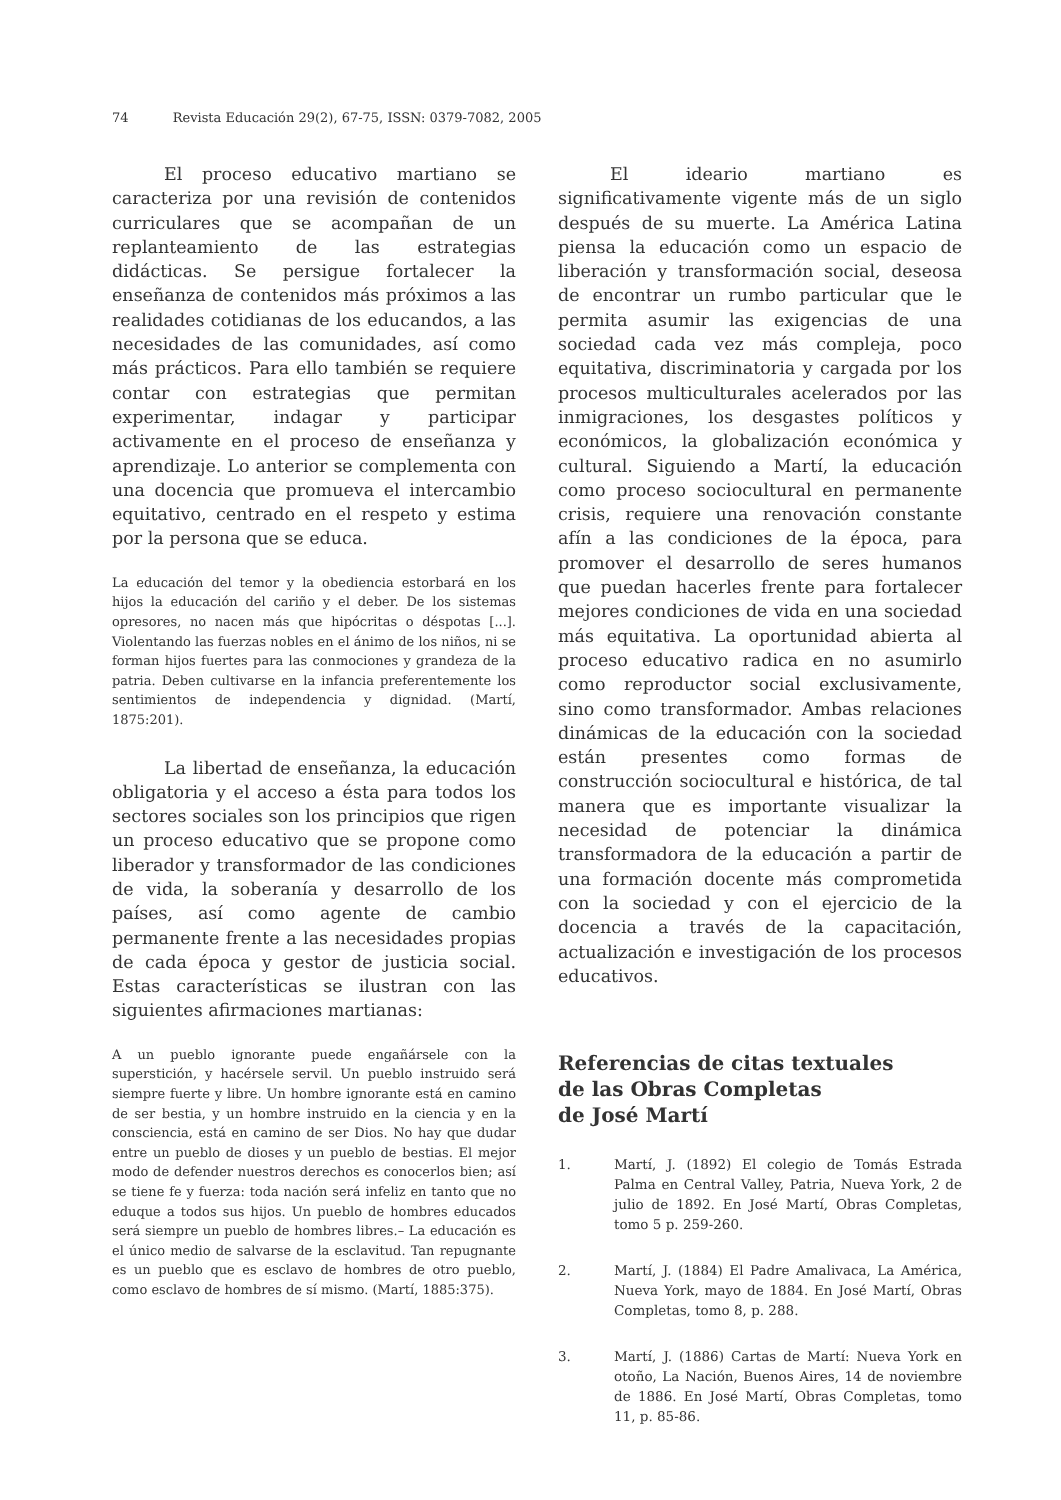74 Revista Educación 29(2), 67-75, ISSN: 0379-7082, 2005
El proceso educativo martiano se caracteriza por una revisión de contenidos curriculares que se acompañan de un replanteamiento de las estrategias didácticas. Se persigue fortalecer la enseñanza de contenidos más próximos a las realidades cotidianas de los educandos, a las necesidades de las comunidades, así como más prácticos. Para ello también se requiere contar con estrategias que permitan experimentar, indagar y participar activamente en el proceso de enseñanza y aprendizaje. Lo anterior se complementa con una docencia que promueva el intercambio equitativo, centrado en el respeto y estima por la persona que se educa.
La educación del temor y la obediencia estorbará en los hijos la educación del cariño y el deber. De los sistemas opresores, no nacen más que hipócritas o déspotas [...]. Violentando las fuerzas nobles en el ánimo de los niños, ni se forman hijos fuertes para las conmociones y grandeza de la patria. Deben cultivarse en la infancia preferentemente los sentimientos de independencia y dignidad. (Martí, 1875:201).
La libertad de enseñanza, la educación obligatoria y el acceso a ésta para todos los sectores sociales son los principios que rigen un proceso educativo que se propone como liberador y transformador de las condiciones de vida, la soberanía y desarrollo de los países, así como agente de cambio permanente frente a las necesidades propias de cada época y gestor de justicia social. Estas características se ilustran con las siguientes afirmaciones martianas:
A un pueblo ignorante puede engañársele con la superstición, y hacérsele servil. Un pueblo instruido será siempre fuerte y libre. Un hombre ignorante está en camino de ser bestia, y un hombre instruido en la ciencia y en la consciencia, está en camino de ser Dios. No hay que dudar entre un pueblo de dioses y un pueblo de bestias. El mejor modo de defender nuestros derechos es conocerlos bien; así se tiene fe y fuerza: toda nación será infeliz en tanto que no eduque a todos sus hijos. Un pueblo de hombres educados será siempre un pueblo de hombres libres.– La educación es el único medio de salvarse de la esclavitud. Tan repugnante es un pueblo que es esclavo de hombres de otro pueblo, como esclavo de hombres de sí mismo. (Martí, 1885:375).
El ideario martiano es significativamente vigente más de un siglo después de su muerte. La América Latina piensa la educación como un espacio de liberación y transformación social, deseosa de encontrar un rumbo particular que le permita asumir las exigencias de una sociedad cada vez más compleja, poco equitativa, discriminatoria y cargada por los procesos multiculturales acelerados por las inmigraciones, los desgastes políticos y económicos, la globalización económica y cultural. Siguiendo a Martí, la educación como proceso sociocultural en permanente crisis, requiere una renovación constante afín a las condiciones de la época, para promover el desarrollo de seres humanos que puedan hacerles frente para fortalecer mejores condiciones de vida en una sociedad más equitativa. La oportunidad abierta al proceso educativo radica en no asumirlo como reproductor social exclusivamente, sino como transformador. Ambas relaciones dinámicas de la educación con la sociedad están presentes como formas de construcción sociocultural e histórica, de tal manera que es importante visualizar la necesidad de potenciar la dinámica transformadora de la educación a partir de una formación docente más comprometida con la sociedad y con el ejercicio de la docencia a través de la capacitación, actualización e investigación de los procesos educativos.
Referencias de citas textuales
de las Obras Completas
de José Martí
1. Martí, J. (1892) El colegio de Tomás Estrada Palma en Central Valley, Patria, Nueva York, 2 de julio de 1892. En José Martí, Obras Completas, tomo 5 p. 259-260.
2. Martí, J. (1884) El Padre Amalivaca, La América, Nueva York, mayo de 1884. En José Martí, Obras Completas, tomo 8, p. 288.
3. Martí, J. (1886) Cartas de Martí: Nueva York en otoño, La Nación, Buenos Aires, 14 de noviembre de 1886. En José Martí, Obras Completas, tomo 11, p. 85-86.